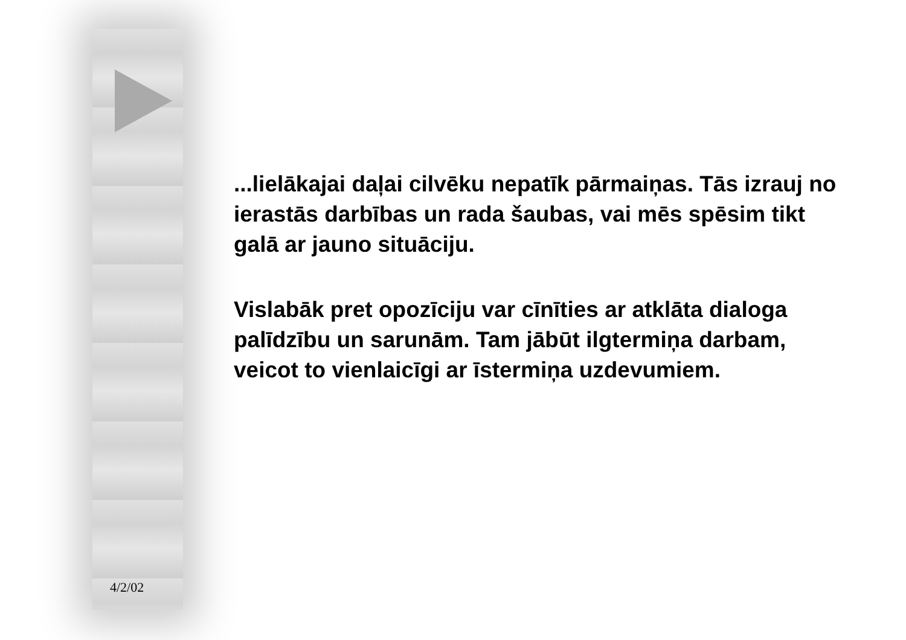...lielākajai daļai cilvēku nepatīk pārmaiņas. Tās izrauj no ierastās darbības un rada šaubas, vai mēs spēsim tikt galā ar jauno situāciju.
Vislabāk pret opozīciju var cīnīties ar atklāta dialoga palīdzību un sarunām. Tam jābūt ilgtermiņa darbam, veicot to vienlaicīgi ar īstermiņa uzdevumiem.
4/2/02